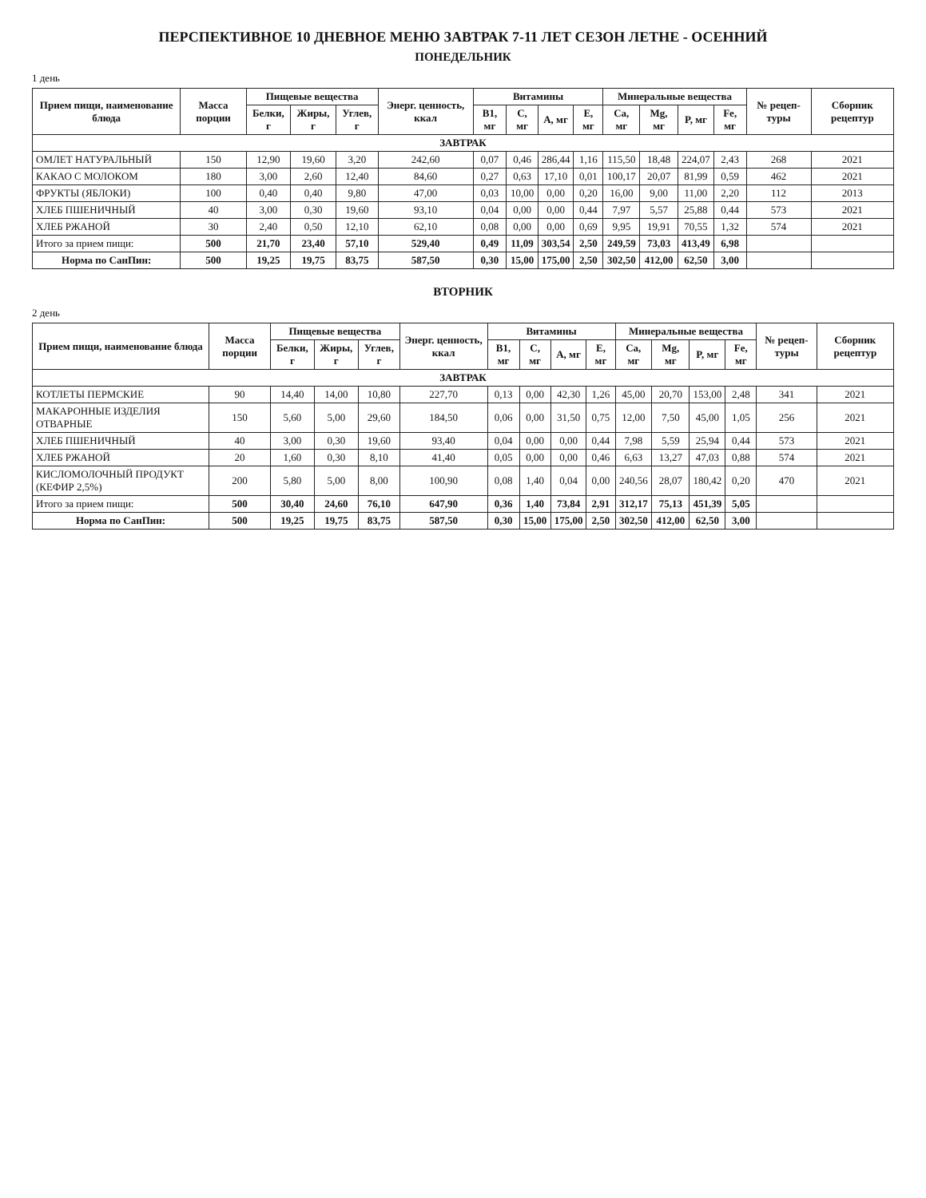ПЕРСПЕКТИВНОЕ 10 ДНЕВНОЕ МЕНЮ ЗАВТРАК 7-11 ЛЕТ СЕЗОН ЛЕТНЕ - ОСЕННИЙ
ПОНЕДЕЛЬНИК
1 день
| Прием пищи, наименование блюда | Масса порции | Пищевые вещества | | | Энерг. ценность, ккал | Витамины | | | | Минеральные вещества | | | | № рецеп-туры | Сборник рецептур |
| --- | --- | --- | --- | --- | --- | --- | --- | --- | --- | --- | --- | --- | --- | --- | --- |
| | | Белки, г | Жиры, г | Углев, г | | B1, мг | C, мг | A, мг | E, мг | Ca, мг | Mg, мг | P, мг | Fe, мг | | |
| ЗАВТРАК | | | | | | | | | | | | | | | |
| ОМЛЕТ НАТУРАЛЬНЫЙ | 150 | 12,90 | 19,60 | 3,20 | 242,60 | 0,07 | 0,46 | 286,44 | 1,16 | 115,50 | 18,48 | 224,07 | 2,43 | 268 | 2021 |
| КАКАО С МОЛОКОМ | 180 | 3,00 | 2,60 | 12,40 | 84,60 | 0,27 | 0,63 | 17,10 | 0,01 | 100,17 | 20,07 | 81,99 | 0,59 | 462 | 2021 |
| ФРУКТЫ (ЯБЛОКИ) | 100 | 0,40 | 0,40 | 9,80 | 47,00 | 0,03 | 10,00 | 0,00 | 0,20 | 16,00 | 9,00 | 11,00 | 2,20 | 112 | 2013 |
| ХЛЕБ ПШЕНИЧНЫЙ | 40 | 3,00 | 0,30 | 19,60 | 93,10 | 0,04 | 0,00 | 0,00 | 0,44 | 7,97 | 5,57 | 25,88 | 0,44 | 573 | 2021 |
| ХЛЕБ РЖАНОЙ | 30 | 2,40 | 0,50 | 12,10 | 62,10 | 0,08 | 0,00 | 0,00 | 0,69 | 9,95 | 19,91 | 70,55 | 1,32 | 574 | 2021 |
| Итого за прием пищи: | 500 | 21,70 | 23,40 | 57,10 | 529,40 | 0,49 | 11,09 | 303,54 | 2,50 | 249,59 | 73,03 | 413,49 | 6,98 | | |
| Норма по СанПин: | 500 | 19,25 | 19,75 | 83,75 | 587,50 | 0,30 | 15,00 | 175,00 | 2,50 | 302,50 | 412,00 | 62,50 | 3,00 | | |
ВТОРНИК
2 день
| Прием пищи, наименование блюда | Масса порции | Пищевые вещества | | | Энерг. ценность, ккал | Витамины | | | | Минеральные вещества | | | | № рецеп-туры | Сборник рецептур |
| --- | --- | --- | --- | --- | --- | --- | --- | --- | --- | --- | --- | --- | --- | --- | --- |
| | | Белки, г | Жиры, г | Углев, г | | B1, мг | C, мг | A, мг | E, мг | Ca, мг | Mg, мг | P, мг | Fe, мг | | |
| ЗАВТРАК | | | | | | | | | | | | | | | |
| КОТЛЕТЫ ПЕРМСКИЕ | 90 | 14,40 | 14,00 | 10,80 | 227,70 | 0,13 | 0,00 | 42,30 | 1,26 | 45,00 | 20,70 | 153,00 | 2,48 | 341 | 2021 |
| МАКАРОННЫЕ ИЗДЕЛИЯ ОТВАРНЫЕ | 150 | 5,60 | 5,00 | 29,60 | 184,50 | 0,06 | 0,00 | 31,50 | 0,75 | 12,00 | 7,50 | 45,00 | 1,05 | 256 | 2021 |
| ХЛЕБ ПШЕНИЧНЫЙ | 40 | 3,00 | 0,30 | 19,60 | 93,40 | 0,04 | 0,00 | 0,00 | 0,44 | 7,98 | 5,59 | 25,94 | 0,44 | 573 | 2021 |
| ХЛЕБ РЖАНОЙ | 20 | 1,60 | 0,30 | 8,10 | 41,40 | 0,05 | 0,00 | 0,00 | 0,46 | 6,63 | 13,27 | 47,03 | 0,88 | 574 | 2021 |
| КИСЛОМОЛОЧНЫЙ ПРОДУКТ (КЕФИР 2,5%) | 200 | 5,80 | 5,00 | 8,00 | 100,90 | 0,08 | 1,40 | 0,04 | 0,00 | 240,56 | 28,07 | 180,42 | 0,20 | 470 | 2021 |
| Итого за прием пищи: | 500 | 30,40 | 24,60 | 76,10 | 647,90 | 0,36 | 1,40 | 73,84 | 2,91 | 312,17 | 75,13 | 451,39 | 5,05 | | |
| Норма по СанПин: | 500 | 19,25 | 19,75 | 83,75 | 587,50 | 0,30 | 15,00 | 175,00 | 2,50 | 302,50 | 412,00 | 62,50 | 3,00 | | |